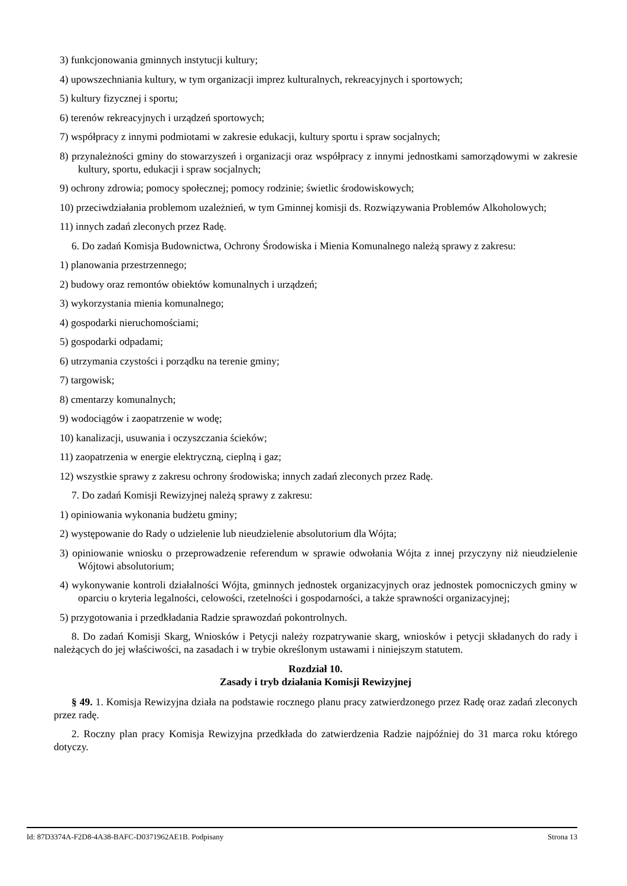3) funkcjonowania gminnych instytucji kultury;
4) upowszechniania kultury, w tym organizacji imprez kulturalnych, rekreacyjnych i sportowych;
5) kultury fizycznej i sportu;
6) terenów rekreacyjnych i urządzeń sportowych;
7) współpracy z innymi podmiotami w zakresie edukacji, kultury sportu i spraw socjalnych;
8) przynależności gminy do stowarzyszeń i organizacji oraz współpracy z innymi jednostkami samorządowymi w zakresie kultury, sportu, edukacji i spraw socjalnych;
9) ochrony zdrowia; pomocy społecznej; pomocy rodzinie; świetlic środowiskowych;
10) przeciwdziałania problemom uzależnień, w tym Gminnej komisji ds. Rozwiązywania Problemów Alkoholowych;
11) innych zadań zleconych przez Radę.
6. Do zadań Komisja Budownictwa, Ochrony Środowiska i Mienia Komunalnego należą sprawy z zakresu:
1) planowania przestrzennego;
2) budowy oraz remontów obiektów komunalnych i urządzeń;
3) wykorzystania mienia komunalnego;
4) gospodarki nieruchomościami;
5) gospodarki odpadami;
6) utrzymania czystości i porządku na terenie gminy;
7) targowisk;
8) cmentarzy komunalnych;
9) wodociągów i zaopatrzenie w wodę;
10) kanalizacji, usuwania i oczyszczania ścieków;
11) zaopatrzenia w energie elektryczną, cieplną i gaz;
12) wszystkie sprawy z zakresu ochrony środowiska; innych zadań zleconych przez Radę.
7. Do zadań Komisji Rewizyjnej należą sprawy z zakresu:
1) opiniowania wykonania budżetu gminy;
2) występowanie do Rady o udzielenie lub nieudzielenie absolutorium dla Wójta;
3) opiniowanie wniosku o przeprowadzenie referendum w sprawie odwołania Wójta z innej przyczyny niż nieudzielenie Wójtowi absolutorium;
4) wykonywanie kontroli działalności Wójta, gminnych jednostek organizacyjnych oraz jednostek pomocniczych gminy w oparciu o kryteria legalności, celowości, rzetelności i gospodarności, a także sprawności organizacyjnej;
5) przygotowania i przedkładania Radzie sprawozdań pokontrolnych.
8. Do zadań Komisji Skarg, Wniosków i Petycji należy rozpatrywanie skarg, wniosków i petycji składanych do rady i należących do jej właściwości, na zasadach i w trybie określonym ustawami i niniejszym statutem.
Rozdział 10.
Zasady i tryb działania Komisji Rewizyjnej
§ 49. 1. Komisja Rewizyjna działa na podstawie rocznego planu pracy zatwierdzonego przez Radę oraz zadań zleconych przez radę.
2. Roczny plan pracy Komisja Rewizyjna przedkłada do zatwierdzenia Radzie najpóźniej do 31 marca roku którego dotyczy.
Id: 87D3374A-F2D8-4A38-BAFC-D0371962AE1B. Podpisany Strona 13